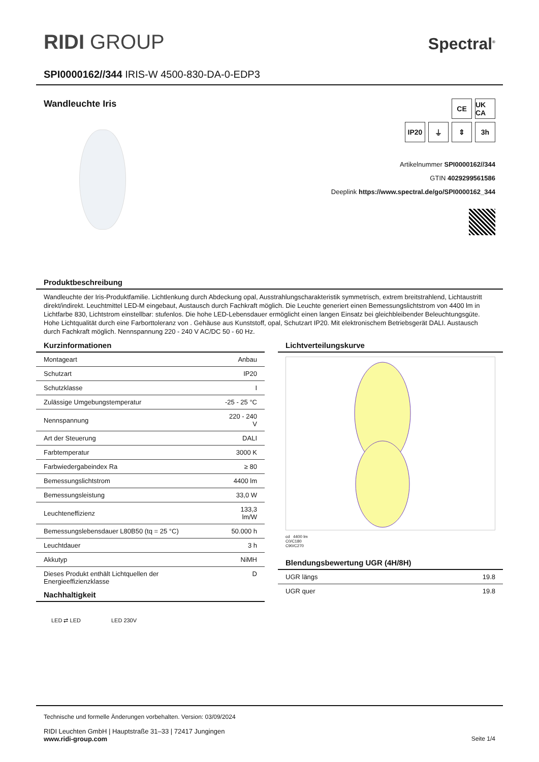RIDI GROUP
Spectral<sup>®</sup>
SPI0000162//344 IRIS-W 4500-830-DA-0-EDP3
Wandleuchte Iris
CE UK CA
IP20 ⏚ ⇕ 3h
Artikelnummer SPI0000162//344
GTIN 4029299561586
Deeplink https://www.spectral.de/go/SPI0000162_344
Produktbeschreibung
Wandleuchte der Iris-Produktfamilie. Lichtlenkung durch Abdeckung opal, Ausstrahlungscharakteristik symmetrisch, extrem breitstrahlend, Lichtaustritt direkt/indirekt. Leuchtmittel LED-M eingebaut, Austausch durch Fachkraft möglich. Die Leuchte generiert einen Bemessungslichtstrom von 4400 lm in Lichtfarbe 830, Lichtstrom einstellbar: stufenlos. Die hohe LED-Lebensdauer ermöglicht einen langen Einsatz bei gleichbleibender Beleuchtungsgüte. Hohe Lichtqualität durch eine Farborttoleranz von . Gehäuse aus Kunststoff, opal, Schutzart IP20. Mit elektronischem Betriebsgerät DALI. Austausch durch Fachkraft möglich. Nennspannung 220 - 240 V AC/DC 50 - 60 Hz.
Kurzinformationen
| Montageart | Anbau |
| Schutzart | IP20 |
| Schutzklasse | I |
| Zulässige Umgebungstemperatur | -25 - 25 °C |
| Nennspannung | 220 - 240 V |
| Art der Steuerung | DALI |
| Farbtemperatur | 3000 K |
| Farbwiedergabeindex Ra | ≥ 80 |
| Bemessungslichtstrom | 4400 lm |
| Bemessungsleistung | 33,0 W |
| Leuchteneffizienz | 133,3 lm/W |
| Bemessungslebensdauer L80B50 (tq = 25 °C) | 50.000 h |
| Leuchtdauer | 3 h |
| Akkutyp | NiMH |
| Dieses Produkt enthält Lichtquellen der Energieeffizienzklasse | D |
Nachhaltigkeit
LED ⇄ LED LED 230V
Lichtverteilungskurve
cd 4400 lm
C0/C180
C90/C270
Blendungsbewertung UGR (4H/8H)
| UGR längs | 19.8 |
| UGR quer | 19.8 |
Technische und formelle Änderungen vorbehalten. Version: 03/09/2024
RIDI Leuchten GmbH | Hauptstraße 31–33 | 72417 Jungingen
www.ridi-group.com Seite 1/4